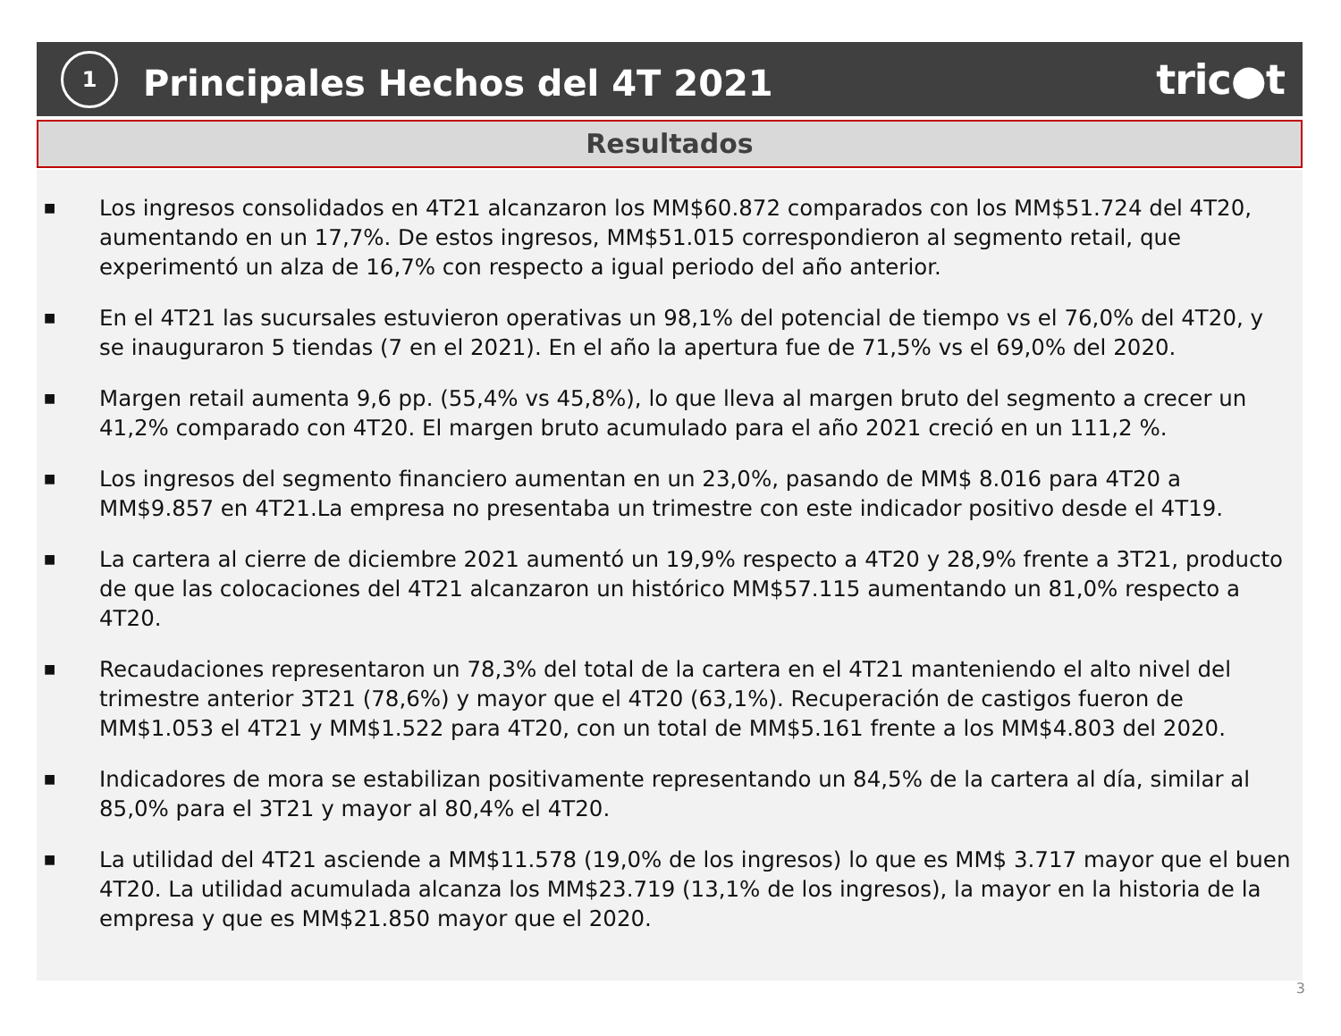1
Principales Hechos del 4T 2021
tric●t
Resultados
■ Los ingresos consolidados en 4T21 alcanzaron los MM$60.872 comparados con los MM$51.724 del 4T20, aumentando en un 17,7%. De estos ingresos, MM$51.015 correspondieron al segmento retail, que experimentó un alza de 16,7% con respecto a igual periodo del año anterior.
■ En el 4T21 las sucursales estuvieron operativas un 98,1% del potencial de tiempo vs el 76,0% del 4T20, y se inauguraron 5 tiendas (7 en el 2021). En el año la apertura fue de 71,5% vs el 69,0% del 2020.
■ Margen retail aumenta 9,6 pp. (55,4% vs 45,8%), lo que lleva al margen bruto del segmento a crecer un 41,2% comparado con 4T20. El margen bruto acumulado para el año 2021 creció en un 111,2 %.
■ Los ingresos del segmento financiero aumentan en un 23,0%, pasando de MM$ 8.016 para 4T20 a MM$9.857 en 4T21.La empresa no presentaba un trimestre con este indicador positivo desde el 4T19.
■ La cartera al cierre de diciembre 2021 aumentó un 19,9% respecto a 4T20 y 28,9% frente a 3T21, producto de que las colocaciones del 4T21 alcanzaron un histórico MM$57.115 aumentando un 81,0% respecto a 4T20.
■ Recaudaciones representaron un 78,3% del total de la cartera en el 4T21 manteniendo el alto nivel del trimestre anterior 3T21 (78,6%) y mayor que el 4T20 (63,1%). Recuperación de castigos fueron de MM$1.053 el 4T21 y MM$1.522 para 4T20, con un total de MM$5.161 frente a los MM$4.803 del 2020.
■ Indicadores de mora se estabilizan positivamente representando un 84,5% de la cartera al día, similar al 85,0% para el 3T21 y mayor al 80,4% el 4T20.
■ La utilidad del 4T21 asciende a MM$11.578 (19,0% de los ingresos) lo que es MM$ 3.717 mayor que el buen 4T20. La utilidad acumulada alcanza los MM$23.719 (13,1% de los ingresos), la mayor en la historia de la empresa y que es MM$21.850 mayor que el 2020.
3